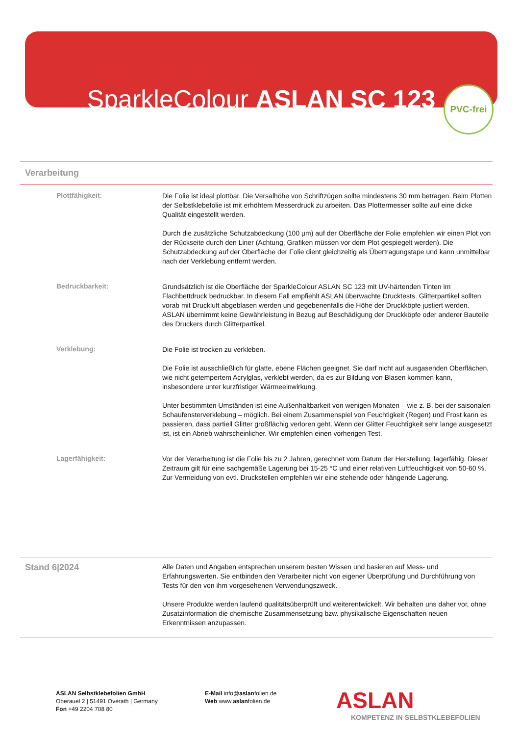SparkleColour ASLAN SC 123
PVC-frei
Verarbeitung
Plottfähigkeit:
Die Folie ist ideal plottbar. Die Versalhöhe von Schriftzügen sollte mindestens 30 mm betragen. Beim Plotten der Selbstklebefolie ist mit erhöhtem Messerdruck zu arbeiten. Das Plottermesser sollte auf eine dicke Qualität eingestellt werden.
Durch die zusätzliche Schutzabdeckung (100 µm) auf der Oberfläche der Folie empfehlen wir einen Plot von der Rückseite durch den Liner (Achtung, Grafiken müssen vor dem Plot gespiegelt werden). Die Schutzabdeckung auf der Oberfläche der Folie dient gleichzeitig als Übertragungstape und kann unmittelbar nach der Verklebung entfernt werden.
Bedruckbarkeit:
Grundsätzlich ist die Oberfläche der SparkleColour ASLAN SC 123 mit UV-härtenden Tinten im Flachbettdruck bedruckbar. In diesem Fall empfiehlt ASLAN überwachte Drucktests. Glitterpartikel sollten vorab mit Druckluft abgeblasen werden und gegebenenfalls die Höhe der Druckköpfe justiert werden. ASLAN übernimmt keine Gewährleistung in Bezug auf Beschädigung der Druckköpfe oder anderer Bauteile des Druckers durch Glitterpartikel.
Verklebung:
Die Folie ist trocken zu verkleben.
Die Folie ist ausschließlich für glatte, ebene Flächen geeignet. Sie darf nicht auf ausgasenden Oberflächen, wie nicht getempertem Acrylglas, verklebt werden, da es zur Bildung von Blasen kommen kann, insbesondere unter kurzfristiger Wärmeeinwirkung.
Unter bestimmten Umständen ist eine Außenhaltbarkeit von wenigen Monaten – wie z. B. bei der saisonalen Schaufensterverklebung – möglich. Bei einem Zusammenspiel von Feuchtigkeit (Regen) und Frost kann es passieren, dass partiell Glitter großflächig verloren geht. Wenn der Glitter Feuchtigkeit sehr lange ausgesetzt ist, ist ein Abrieb wahrscheinlicher. Wir empfehlen einen vorherigen Test.
Lagerfähigkeit:
Vor der Verarbeitung ist die Folie bis zu 2 Jahren, gerechnet vom Datum der Herstellung, lagerfähig. Dieser Zeitraum gilt für eine sachgemäße Lagerung bei 15-25 °C und einer relativen Luftfeuchtigkeit von 50-60 %. Zur Vermeidung von evtl. Druckstellen empfehlen wir eine stehende oder hängende Lagerung.
Stand 6|2024
Alle Daten und Angaben entsprechen unserem besten Wissen und basieren auf Mess- und Erfahrungswerten. Sie entbinden den Verarbeiter nicht von eigener Überprüfung und Durchführung von Tests für den von ihm vorgesehenen Verwendungszweck.
Unsere Produkte werden laufend qualitätsüberprüft und weiterentwickelt. Wir behalten uns daher vor, ohne Zusatzinformation die chemische Zusammensetzung bzw. physikalische Eigenschaften neuen Erkenntnissen anzupassen.
ASLAN Selbstklebefolien GmbH
Oberauel 2 | 51491 Overath | Germany
Fon +49 2204 708 80
E-Mail info@aslanfolien.de
Web www.aslanfolien.de
ASLAN
KOMPETENZ IN SELBSTKLEBEFOLIEN